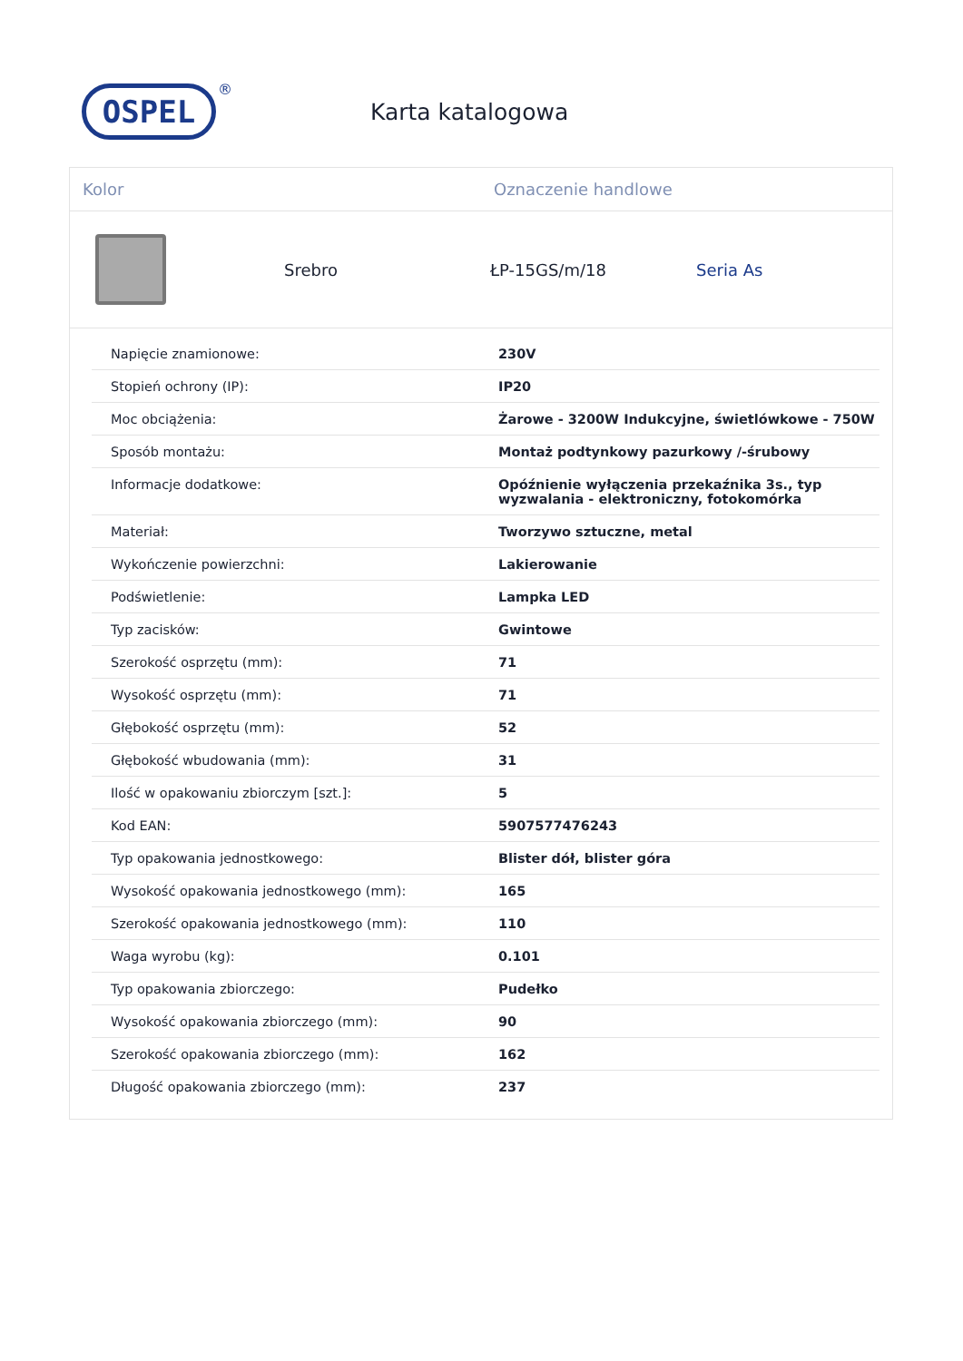OSPEL
®
Karta katalogowa
Kolor Oznaczenie handlowe
Srebro ŁP-15GS/m/18 Seria As
| Napięcie znamionowe: | 230V |
| Stopień ochrony (IP): | IP20 |
| Moc obciążenia: | Żarowe - 3200W Indukcyjne, świetlówkowe - 750W |
| Sposób montażu: | Montaż podtynkowy pazurkowy /-śrubowy |
| Informacje dodatkowe: | Opóźnienie wyłączenia przekaźnika 3s., typ wyzwalania - elektroniczny, fotokomórka |
| Materiał: | Tworzywo sztuczne, metal |
| Wykończenie powierzchni: | Lakierowanie |
| Podświetlenie: | Lampka LED |
| Typ zacisków: | Gwintowe |
| Szerokość osprzętu (mm): | 71 |
| Wysokość osprzętu (mm): | 71 |
| Głębokość osprzętu (mm): | 52 |
| Głębokość wbudowania (mm): | 31 |
| Ilość w opakowaniu zbiorczym [szt.]: | 5 |
| Kod EAN: | 5907577476243 |
| Typ opakowania jednostkowego: | Blister dół, blister góra |
| Wysokość opakowania jednostkowego (mm): | 165 |
| Szerokość opakowania jednostkowego (mm): | 110 |
| Waga wyrobu (kg): | 0.101 |
| Typ opakowania zbiorczego: | Pudełko |
| Wysokość opakowania zbiorczego (mm): | 90 |
| Szerokość opakowania zbiorczego (mm): | 162 |
| Długość opakowania zbiorczego (mm): | 237 |